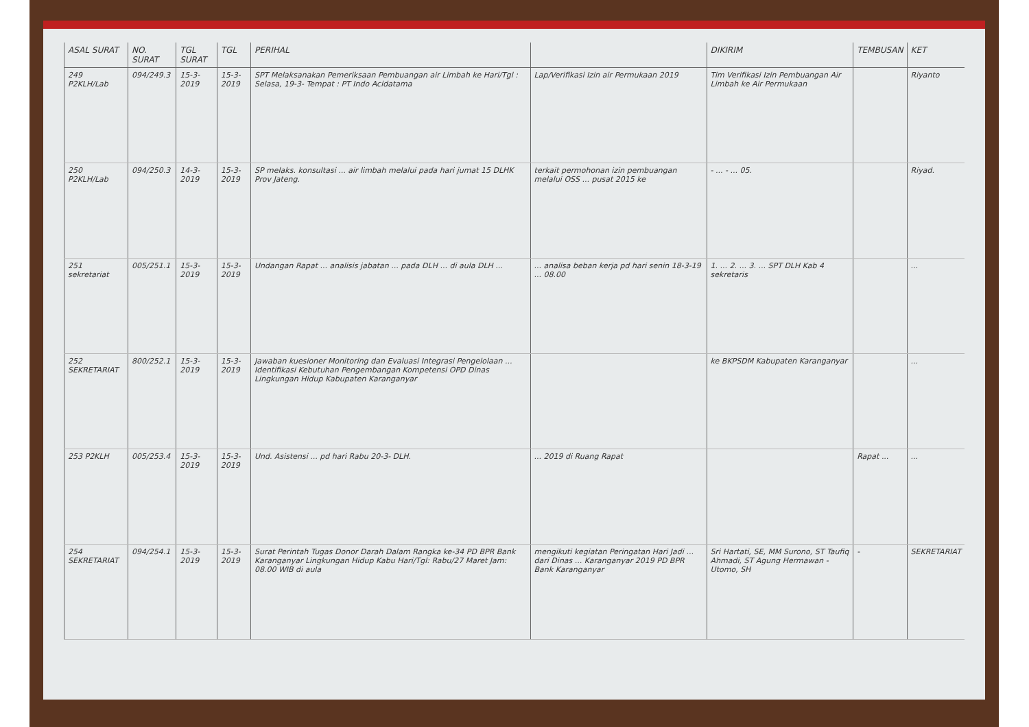| ASAL SURAT | NO. SURAT | TGL SURAT | TGL | PERIHAL | | DIKIRIM | TEMBUSAN | KET |
| --- | --- | --- | --- | --- | --- | --- | --- | --- |
| 249 P2KLH/Lab | 094/249.3 | 15-3-2019 | 15-3-2019 | SPT Melaksanakan Pemeriksaan Pembuangan air Limbah ke Hari/Tgl : Selasa, 19-3- Tempat : PT Indo Acidatama | Lap/Verifikasi Izin air Permukaan 2019 | Tim Verifikasi Izin Pembuangan Air Limbah ke Air Permukaan | | Riyanto |
| 250 P2KLH/Lab | 094/250.3 | 14-3-2019 | 15-3-2019 | SP melaks. konsultasi ... air limbah melalui pada hari jumat 15 DLHK Prov Jateng. | terkait permohonan izin pembuangan melalui OSS ... pusat 2015 ke | - ... - ... 05. | | Riyad. |
| 251 sekretariat | 005/251.1 | 15-3-2019 | 15-3-2019 | Undangan Rapat ... analisis jabatan ... pada DLH ... di aula DLH ... | ... analisa beban kerja pd hari senin 18-3-19 ... 08.00 | 1. ... 2. ... 3. ... SPT DLH Kab 4 sekretaris | | ... |
| 252 SEKRETARIAT | 800/252.1 | 15-3-2019 | 15-3-2019 | Jawaban kuesioner Monitoring dan Evaluasi Integrasi Pengelolaan ... Identifikasi Kebutuhan Pengembangan Kompetensi OPD Dinas Lingkungan Hidup Kabupaten Karanganyar | | ke BKPSDM Kabupaten Karanganyar | | ... |
| 253 P2KLH | 005/253.4 | 15-3-2019 | 15-3-2019 | Und. Asistensi ... pd hari Rabu 20-3- DLH. | ... 2019 di Ruang Rapat | | Rapat ... | ... |
| 254 SEKRETARIAT | 094/254.1 | 15-3-2019 | 15-3-2019 | Surat Perintah Tugas Donor Darah Dalam Rangka ke-34 PD BPR Bank Karanganyar Lingkungan Hidup Kabu Hari/Tgl: Rabu/27 Maret Jam: 08.00 WIB di aula | mengikuti kegiatan Peringatan Hari Jadi ... dari Dinas ... Karanganyar 2019 PD BPR Bank Karanganyar | Sri Hartati, SE, MM Surono, ST Taufiq Ahmadi, ST Agung Hermawan - Utomo, SH | - | SEKRETARIAT |